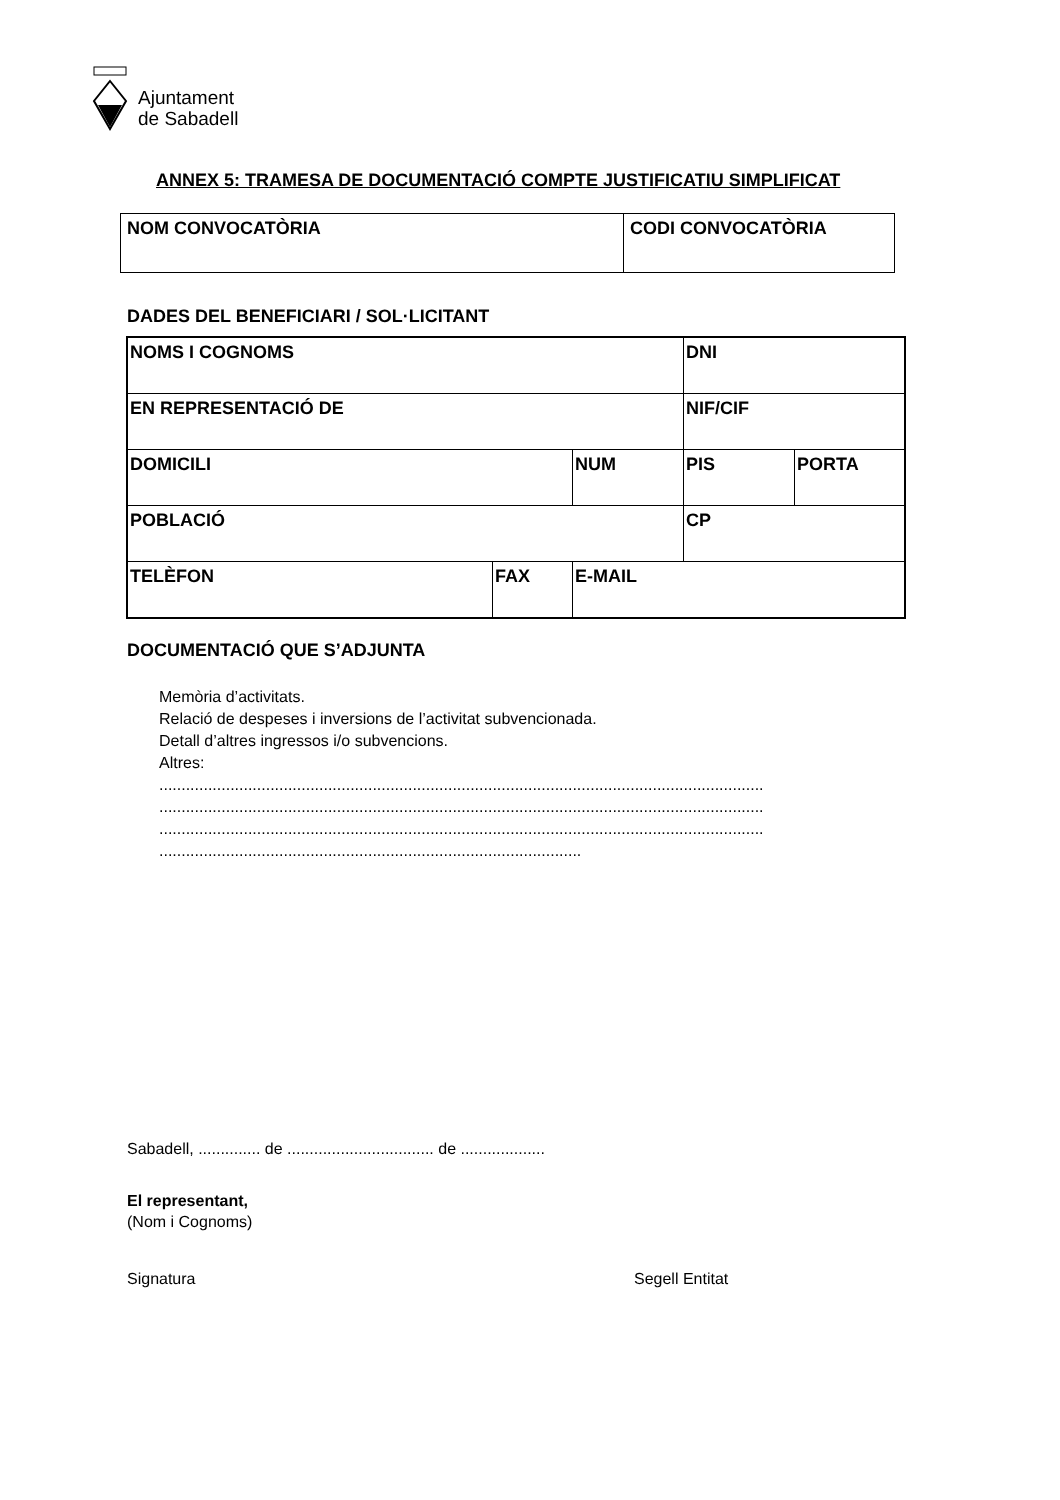Ajuntament
de Sabadell
ANNEX 5: TRAMESA DE DOCUMENTACIÓ COMPTE JUSTIFICATIU SIMPLIFICAT
| NOM CONVOCATÒRIA | CODI CONVOCATÒRIA |
DADES DEL BENEFICIARI / SOL·LICITANT
| NOMS I COGNOMS | | | DNI | |
| EN REPRESENTACIÓ DE | | | NIF/CIF | |
| DOMICILI | | NUM | PIS | PORTA |
| POBLACIÓ | | | CP | |
| TELÈFON | FAX | E-MAIL | | |
DOCUMENTACIÓ QUE S’ADJUNTA
Memòria d’activitats.
Relació de despeses i inversions de l’activitat subvencionada.
Detall d’altres ingressos i/o subvencions.
Altres:
........................................................................................................................................
........................................................................................................................................
........................................................................................................................................
...............................................................................................
Sabadell, .............. de ................................. de ...................
El representant,
(Nom i Cognoms)
Signatura Segell Entitat